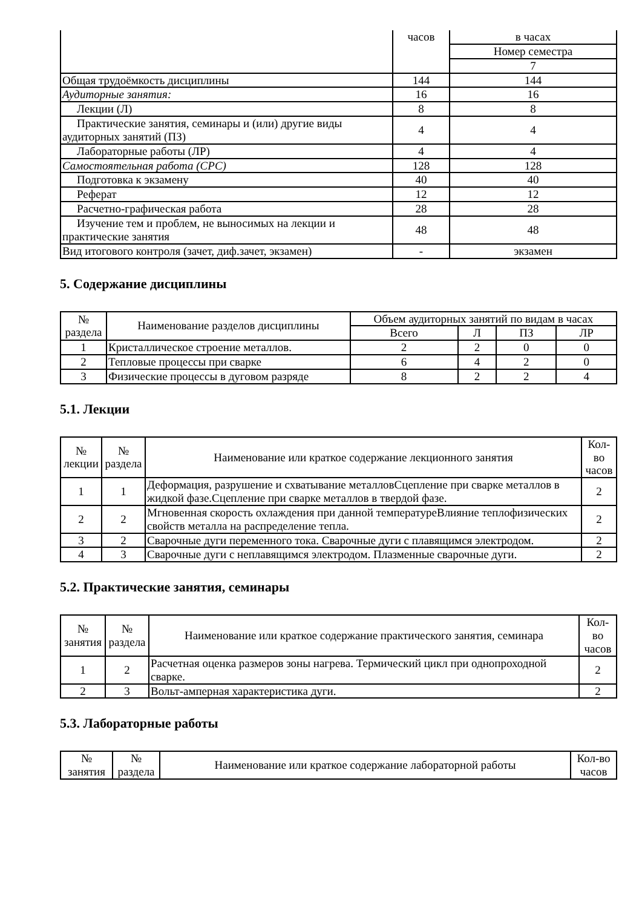| | часов | в часах |
| | | Номер семестра |
| | | 7 |
| Общая трудоёмкость дисциплины | 144 | 144 |
| Аудиторные занятия: | 16 | 16 |
| Лекции (Л) | 8 | 8 |
| Практические занятия, семинары и (или) другие виды аудиторных занятий (ПЗ) | 4 | 4 |
| Лабораторные работы (ЛР) | 4 | 4 |
| Самостоятельная работа (СРС) | 128 | 128 |
| Подготовка к экзамену | 40 | 40 |
| Реферат | 12 | 12 |
| Расчетно-графическая работа | 28 | 28 |
| Изучение тем и проблем, не выносимых на лекции и практические занятия | 48 | 48 |
| Вид итогового контроля (зачет, диф.зачет, экзамен) | - | экзамен |
5. Содержание дисциплины
| № раздела | Наименование разделов дисциплины | Объем аудиторных занятий по видам в часах | | | |
| --- | --- | --- | --- | --- | --- |
| | | Всего | Л | ПЗ | ЛР |
| 1 | Кристаллическое строение металлов. | 2 | 2 | 0 | 0 |
| 2 | Тепловые процессы при сварке | 6 | 4 | 2 | 0 |
| 3 | Физические процессы в дуговом разряде | 8 | 2 | 2 | 4 |
5.1. Лекции
| № лекции | № раздела | Наименование или краткое содержание лекционного занятия | Кол- во часов |
| --- | --- | --- | --- |
| 1 | 1 | Деформация, разрушение и схватывание металловСцепление при сварке металлов в жидкой фазе.Сцепление при сварке металлов в твердой фазе. | 2 |
| 2 | 2 | Мгновенная скорость охлаждения при данной температуреВлияние теплофизических свойств металла на распределение тепла. | 2 |
| 3 | 2 | Сварочные дуги переменного тока. Сварочные дуги с плавящимся электродом. | 2 |
| 4 | 3 | Сварочные дуги с неплавящимся электродом. Плазменные сварочные дуги. | 2 |
5.2. Практические занятия, семинары
| № занятия | № раздела | Наименование или краткое содержание практического занятия, семинара | Кол- во часов |
| --- | --- | --- | --- |
| 1 | 2 | Расчетная оценка размеров зоны нагрева. Термический цикл при однопроходной сварке. | 2 |
| 2 | 3 | Вольт-амперная характеристика дуги. | 2 |
5.3. Лабораторные работы
| № занятия | № раздела | Наименование или краткое содержание лабораторной работы | Кол-во часов |
| --- | --- | --- | --- |